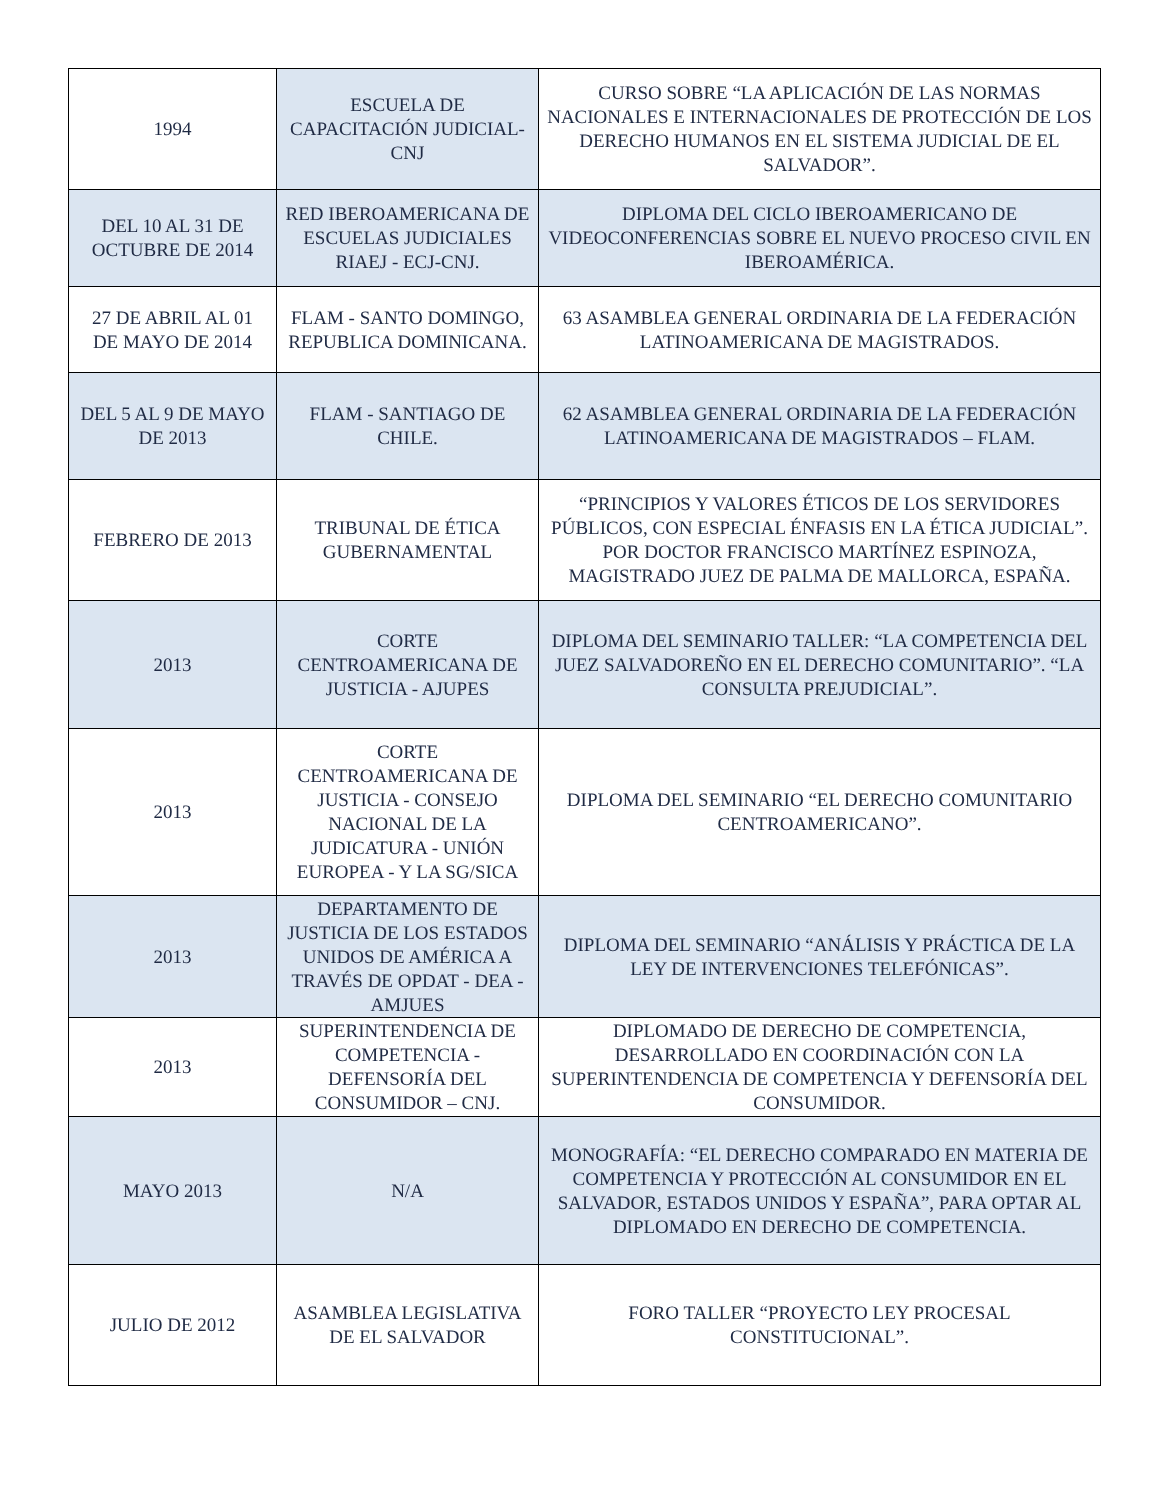| 1994 | ESCUELA DE CAPACITACIÓN JUDICIAL-CNJ | CURSO SOBRE “LA APLICACIÓN DE LAS NORMAS NACIONALES E INTERNACIONALES DE PROTECCIÓN DE LOS DERECHO HUMANOS EN EL SISTEMA JUDICIAL DE EL SALVADOR”. |
| DEL 10 AL 31 DE OCTUBRE DE 2014 | RED IBEROAMERICANA DE ESCUELAS JUDICIALES RIAEJ - ECJ-CNJ. | DIPLOMA DEL CICLO IBEROAMERICANO DE VIDEOCONFERENCIAS SOBRE EL NUEVO PROCESO CIVIL EN IBEROAMÉRICA. |
| 27 DE ABRIL AL 01 DE MAYO DE 2014 | FLAM - SANTO DOMINGO, REPUBLICA DOMINICANA. | 63 ASAMBLEA GENERAL ORDINARIA DE LA FEDERACIÓN LATINOAMERICANA DE MAGISTRADOS. |
| DEL 5 AL 9 DE MAYO DE 2013 | FLAM - SANTIAGO DE CHILE. | 62 ASAMBLEA GENERAL ORDINARIA DE LA FEDERACIÓN LATINOAMERICANA DE MAGISTRADOS – FLAM. |
| FEBRERO DE 2013 | TRIBUNAL DE ÉTICA GUBERNAMENTAL | “PRINCIPIOS Y VALORES ÉTICOS DE LOS SERVIDORES PÚBLICOS, CON ESPECIAL ÉNFASIS EN LA ÉTICA JUDICIAL”. POR DOCTOR FRANCISCO MARTÍNEZ ESPINOZA, MAGISTRADO JUEZ DE PALMA DE MALLORCA, ESPAÑA. |
| 2013 | CORTE CENTROAMERICANA DE JUSTICIA - AJUPES | DIPLOMA DEL SEMINARIO TALLER: “LA COMPETENCIA DEL JUEZ SALVADOREÑO EN EL DERECHO COMUNITARIO”. “LA CONSULTA PREJUDICIAL”. |
| 2013 | CORTE CENTROAMERICANA DE JUSTICIA - CONSEJO NACIONAL DE LA JUDICATURA - UNIÓN EUROPEA - Y LA SG/SICA | DIPLOMA DEL SEMINARIO “EL DERECHO COMUNITARIO CENTROAMERICANO”. |
| 2013 | DEPARTAMENTO DE JUSTICIA DE LOS ESTADOS UNIDOS DE AMÉRICA A TRAVÉS DE OPDAT - DEA - AMJUES | DIPLOMA DEL SEMINARIO “ANÁLISIS Y PRÁCTICA DE LA LEY DE INTERVENCIONES TELEFÓNICAS”. |
| 2013 | SUPERINTENDENCIA DE COMPETENCIA - DEFENSORÍA DEL CONSUMIDOR – CNJ. | DIPLOMADO DE DERECHO DE COMPETENCIA, DESARROLLADO EN COORDINACIÓN CON LA SUPERINTENDENCIA DE COMPETENCIA Y DEFENSORÍA DEL CONSUMIDOR. |
| MAYO 2013 | N/A | MONOGRAFÍA: “EL DERECHO COMPARADO EN MATERIA DE COMPETENCIA Y PROTECCIÓN AL CONSUMIDOR EN EL SALVADOR, ESTADOS UNIDOS Y ESPAÑA”, PARA OPTAR AL DIPLOMADO EN DERECHO DE COMPETENCIA. |
| JULIO DE 2012 | ASAMBLEA LEGISLATIVA DE EL SALVADOR | FORO TALLER “PROYECTO LEY PROCESAL CONSTITUCIONAL”. |